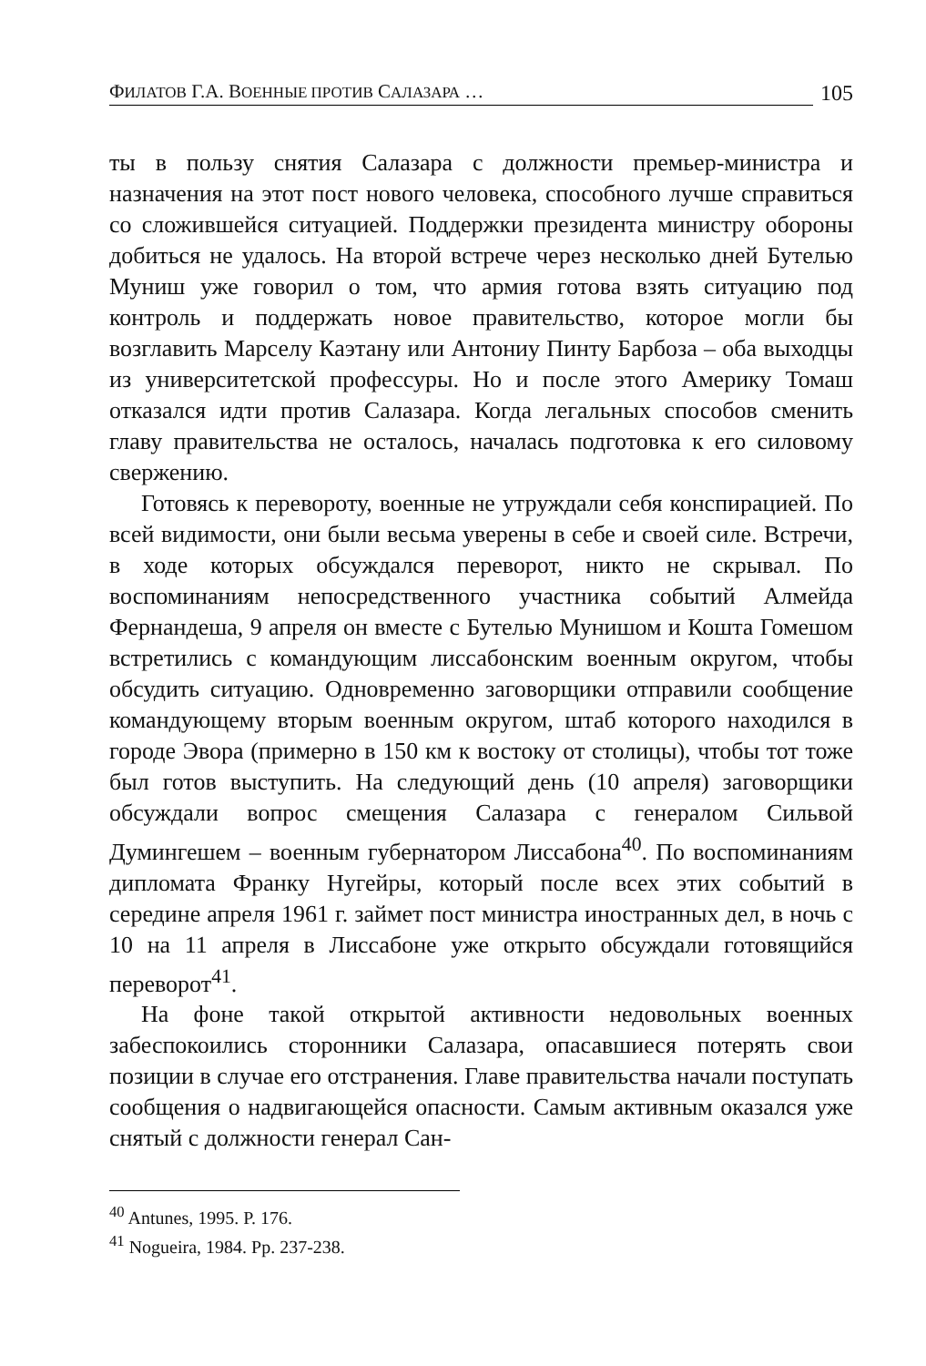ФИЛАТОВ Г.А. ВОЕННЫЕ ПРОТИВ САЛАЗАРА …
105
ты в пользу снятия Салазара с должности премьер-министра и назначения на этот пост нового человека, способного лучше справиться со сложившейся ситуацией. Поддержки президента министру обороны добиться не удалось. На второй встрече через несколько дней Бутелью Муниш уже говорил о том, что армия готова взять ситуацию под контроль и поддержать новое правительство, которое могли бы возглавить Марселу Каэтану или Антониу Пинту Барбоза – оба выходцы из университетской профессуры. Но и после этого Америку Томаш отказался идти против Салазара. Когда легальных способов сменить главу правительства не осталось, началась подготовка к его силовому свержению.
Готовясь к перевороту, военные не утруждали себя конспирацией. По всей видимости, они были весьма уверены в себе и своей силе. Встречи, в ходе которых обсуждался переворот, никто не скрывал. По воспоминаниям непосредственного участника событий Алмейда Фернандеша, 9 апреля он вместе с Бутелью Мунишом и Кошта Гомешом встретились с командующим лиссабонским военным округом, чтобы обсудить ситуацию. Одновременно заговорщики отправили сообщение командующему вторым военным округом, штаб которого находился в городе Эвора (примерно в 150 км к востоку от столицы), чтобы тот тоже был готов выступить. На следующий день (10 апреля) заговорщики обсуждали вопрос смещения Салазара с генералом Сильвой Думингешем – военным губернатором Лиссабона<sup>40</sup>. По воспоминаниям дипломата Франку Нугейры, который после всех этих событий в середине апреля 1961 г. займет пост министра иностранных дел, в ночь с 10 на 11 апреля в Лиссабоне уже открыто обсуждали готовящийся переворот<sup>41</sup>.
На фоне такой открытой активности недовольных военных забеспокоились сторонники Салазара, опасавшиеся потерять свои позиции в случае его отстранения. Главе правительства начали поступать сообщения о надвигающейся опасности. Самым активным оказался уже снятый с должности генерал Сан-
<sup>40</sup> Antunes, 1995. P. 176.
<sup>41</sup> Nogueira, 1984. Pp. 237-238.